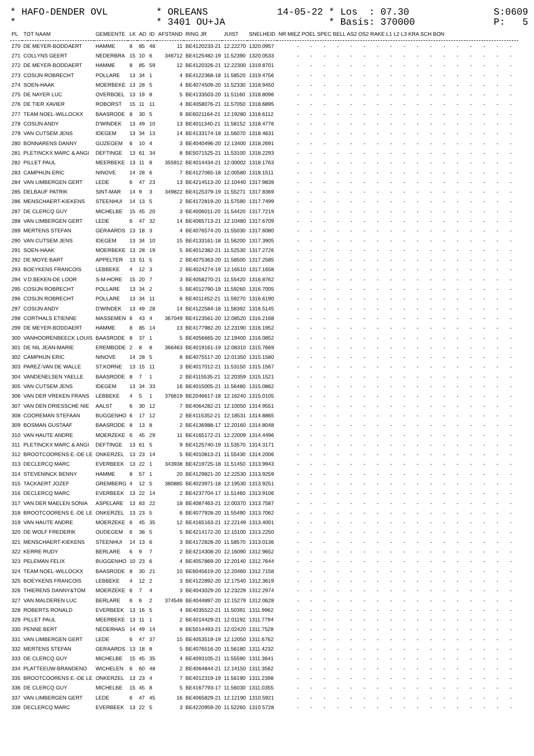* HAFO-DENDER OVL *
* ORLEANS * 3401 OU+JA
14-05-22 * Los : 07.30 * Basis: 370000
S:0609 * P: 5 *
| PL | TOT NAAM | GEMEENTE | LK | AD | ID | AFSTAND | RING JR | JUIST | SNELHEID | NR MIEZ POEL SPEC BELL AS2 OS2 RAKE L1 L2 L3 KRA SCH BON |
| --- | --- | --- | --- | --- | --- | --- | --- | --- | --- | --- |
| 270 | DE MEYER-BODDAERT | HAMME | 8 | 85 | 48 | 11 | BE4120233-21 | 12.22270 | 1320.0957 | - - - - - - - - - - - - - - - - - |
| 271 | COLLYNS GEERT | NEDERBRA | 15 | 10 | 6 | 346712 | BE4125482-19 | 11.52390 | 1320.0533 | - - - - - - - - - - - - - - - - - |
| 272 | DE MEYER-BODDAERT | HAMME | 8 | 85 | 59 | 12 | BE4120326-21 | 12.22300 | 1319.8701 | - - - - - - - - - - - - - - - - - |
| 273 | COSIJN ROBRECHT | POLLARE | 13 | 34 | 1 | 4 | BE4122368-18 | 11.58520 | 1319.4756 | - - - - - - - - - - - - - - - - - |
| 274 | SOEN-HAAK | MOERBEKE | 13 | 28 | 5 | 4 | BE4074509-20 | 11.52330 | 1318.9450 | - - - - - - - - - - - - - - - - - |
| 275 | DE NAYER LUC | OVERBOEL | 13 | 19 | 8 | 5 | BE4133503-20 | 11.51160 | 1318.8096 | - - - - - - - - - - - - - - - - - |
| 276 | DE TIER XAVIER | ROBORST | 15 | 11 | 11 | 4 | BE4058076-21 | 11.57050 | 1318.6895 | - - - - - - - - - - - - - - - - - |
| 277 | TEAM NOEL-WILLOCKX | BAASRODE | 8 | 30 | 5 | 9 | BE6021164-21 | 12.19280 | 1318.6112 | - - - - - - - - - - - - - - - - - |
| 278 | COSIJN ANDY | D'WINDEK | 13 | 49 | 10 | 13 | BE4011340-21 | 11.58152 | 1318.4776 | - - - - - - - - - - - - - - - - - |
| 279 | VAN CUTSEM JENS | IDEGEM | 13 | 34 | 13 | 14 | BE4133174-18 | 11.56070 | 1318.4631 | - - - - - - - - - - - - - - - - - |
| 280 | BONNARENS DANNY | GIJZEGEM | 6 | 10 | 4 | 3 | BE4040496-20 | 12.13400 | 1318.2691 | - - - - - - - - - - - - - - - - - |
| 281 | PLETINCKX MARC & ANGI | DEFTINGE | 13 | 61 | 34 | 8 | BE5071525-21 | 11.53100 | 1318.2293 | - - - - - - - - - - - - - - - - - |
| 282 | PILLET PAUL | MEERBEKE | 13 | 11 | 8 | 355912 | BE4014434-21 | 12.00002 | 1318.1763 | - - - - - - - - - - - - - - - - - |
| 283 | CAMPHIJN ERIC | NINOVE | 14 | 28 | 6 | 7 | BE4127065-18 | 12.00580 | 1318.1511 | - - - - - - - - - - - - - - - - - |
| 284 | VAN LIMBERGEN GERT | LEDE | 6 | 47 | 23 | 13 | BE4214513-20 | 12.10440 | 1317.9839 | - - - - - - - - - - - - - - - - - |
| 285 | DELBAUF PATRIK | SINT-MAR | 14 | 9 | 3 | 349822 | BE4125379-19 | 11.55271 | 1317.8369 | - - - - - - - - - - - - - - - - - |
| 286 | MENSCHAERT-KIEKENS | STEENHUI | 14 | 13 | 5 | 2 | BE4172819-20 | 11.57590 | 1317.7499 | - - - - - - - - - - - - - - - - - |
| 287 | DE CLERCQ GUY | MICHELBE | 15 | 45 | 20 | 3 | BE4006011-20 | 11.54420 | 1317.7219 | - - - - - - - - - - - - - - - - - |
| 288 | VAN LIMBERGEN GERT | LEDE | 6 | 47 | 32 | 14 | BE4065713-21 | 12.10480 | 1317.6709 | - - - - - - - - - - - - - - - - - |
| 289 | MERTENS STEFAN | GERAARDS | 13 | 18 | 3 | 4 | BE4076574-20 | 11.55030 | 1317.6080 | - - - - - - - - - - - - - - - - - |
| 290 | VAN CUTSEM JENS | IDEGEM | 13 | 34 | 10 | 15 | BE4133161-18 | 11.56200 | 1317.3905 | - - - - - - - - - - - - - - - - - |
| 291 | SOEN-HAAK | MOERBEKE | 13 | 28 | 19 | 5 | BE4012382-21 | 11.52530 | 1317.2726 | - - - - - - - - - - - - - - - - - |
| 292 | DE MOYE BART | APPELTER | 13 | 51 | 5 | 2 | BE4075363-20 | 11.58500 | 1317.2585 | - - - - - - - - - - - - - - - - - |
| 293 | BOEYKENS FRANCOIS | LEBBEKE | 4 | 12 | 3 | 2 | BE4024274-19 | 12.16510 | 1317.1658 | - - - - - - - - - - - - - - - - - |
| 294 | V.D.BEKEN-DE LOOR | S-M-HORE | 15 | 20 | 7 | 3 | BE4058270-21 | 11.55420 | 1316.8762 | - - - - - - - - - - - - - - - - - |
| 295 | COSIJN ROBRECHT | POLLARE | 13 | 34 | 2 | 5 | BE4012790-19 | 11.59260 | 1316.7005 | - - - - - - - - - - - - - - - - - |
| 296 | COSIJN ROBRECHT | POLLARE | 13 | 34 | 11 | 6 | BE4011452-21 | 11.59270 | 1316.6190 | - - - - - - - - - - - - - - - - - |
| 297 | COSIJN ANDY | D'WINDEK | 13 | 49 | 28 | 14 | BE4122584-18 | 11.58392 | 1316.5145 | - - - - - - - - - - - - - - - - - |
| 298 | CORTHALS ETIENNE | MASSEMEN | 6 | 43 | 4 | 367049 | BE4123561-20 | 12.08520 | 1316.2168 | - - - - - - - - - - - - - - - - - |
| 299 | DE MEYER-BODDAERT | HAMME | 8 | 85 | 14 | 13 | BE4177982-20 | 12.23190 | 1316.1952 | - - - - - - - - - - - - - - - - - |
| 300 | VANHOORENBEECK LOUIS | BAASRODE | 8 | 37 | 1 | 5 | BE4056665-20 | 12.19400 | 1316.0852 | - - - - - - - - - - - - - - - - - |
| 301 | DE NIL JEAN-MARIE | EREMBODE | 2 | 8 | 8 | 366463 | BE4019161-19 | 12.08310 | 1315.7669 | - - - - - - - - - - - - - - - - - |
| 302 | CAMPHIJN ERIC | NINOVE | 14 | 28 | 5 | 8 | BE4075517-20 | 12.01350 | 1315.1580 | - - - - - - - - - - - - - - - - - |
| 303 | PAREZ-VAN DE WALLE | ST.KORNE | 13 | 15 | 11 | 3 | BE4017012-21 | 11.53150 | 1315.1567 | - - - - - - - - - - - - - - - - - |
| 304 | VANDENELSEN YAELLE | BAASRODE | 8 | 7 | 1 | 2 | BE4115535-21 | 12.20359 | 1315.1521 | - - - - - - - - - - - - - - - - - |
| 305 | VAN CUTSEM JENS | IDEGEM | 13 | 34 | 33 | 16 | BE4015005-21 | 11.56480 | 1315.0862 | - - - - - - - - - - - - - - - - - |
| 306 | VAN DER VREKEN FRANS | LEBBEKE | 4 | 5 | 1 | 376619 | BE2046617-18 | 12.16240 | 1315.0105 | - - - - - - - - - - - - - - - - - |
| 307 | VAN DEN DRIESSCHE NIE | AALST | 6 | 30 | 12 | 7 | BE4064282-21 | 12.10050 | 1314.9551 | - - - - - - - - - - - - - - - - - |
| 308 | COOREMAN STEFAAN | BUGGENHO | 6 | 17 | 12 | 2 | BE4115352-21 | 12.18531 | 1314.8865 | - - - - - - - - - - - - - - - - - |
| 309 | BOSMAN GUSTAAF | BAASRODE | 8 | 13 | 8 | 2 | BE4136988-17 | 12.20160 | 1314.8048 | - - - - - - - - - - - - - - - - - |
| 310 | VAN HAUTE ANDRE | MOERZEKE | 6 | 45 | 29 | 11 | BE4165172-21 | 12.22009 | 1314.4496 | - - - - - - - - - - - - - - - - - |
| 311 | PLETINCKX MARC & ANGI | DEFTINGE | 13 | 61 | 5 | 9 | BE4125740-19 | 11.53570 | 1314.3171 | - - - - - - - - - - - - - - - - - |
| 312 | BROOTCOORENS E.-DE LE | ONKERZEL | 13 | 23 | 14 | 5 | BE4010813-21 | 11.55430 | 1314.2006 | - - - - - - - - - - - - - - - - - |
| 313 | DECLERCQ MARC | EVERBEEK | 13 | 22 | 1 | 343938 | BE4219725-18 | 11.51450 | 1313.9943 | - - - - - - - - - - - - - - - - - |
| 314 | STEVENINCK BENNY | HAMME | 8 | 57 | 1 | 20 | BE4129821-20 | 12.22530 | 1313.9259 | - - - - - - - - - - - - - - - - - |
| 315 | TACKAERT JOZEF | GREMBERG | 4 | 12 | 5 | 380885 | BE4023971-18 | 12.19530 | 1313.9251 | - - - - - - - - - - - - - - - - - |
| 316 | DECLERCQ MARC | EVERBEEK | 13 | 22 | 14 | 2 | BE4237704-17 | 11.51460 | 1313.9106 | - - - - - - - - - - - - - - - - - |
| 317 | VAN DER MAELEN SONIA | ASPELARE | 13 | 83 | 22 | 18 | BE4087463-21 | 12.00370 | 1313.7587 | - - - - - - - - - - - - - - - - - |
| 318 | BROOTCOORENS E.-DE LE | ONKERZEL | 13 | 23 | 5 | 6 | BE4077928-20 | 11.55490 | 1313.7062 | - - - - - - - - - - - - - - - - - |
| 319 | VAN HAUTE ANDRE | MOERZEKE | 6 | 45 | 35 | 12 | BE4165163-21 | 12.22149 | 1313.4001 | - - - - - - - - - - - - - - - - - |
| 320 | DE WOLF FREDERIK | OUDEGEM | 6 | 38 | 5 | 5 | BE4214172-20 | 12.15100 | 1313.2250 | - - - - - - - - - - - - - - - - - |
| 321 | MENSCHAERT-KIEKENS | STEENHUI | 14 | 13 | 6 | 3 | BE4172828-20 | 11.58570 | 1313.0136 | - - - - - - - - - - - - - - - - - |
| 322 | KERRE RUDY | BERLARE | 6 | 9 | 7 | 2 | BE4214308-20 | 12.16090 | 1312.9652 | - - - - - - - - - - - - - - - - - |
| 323 | PELEMAN FELIX | BUGGENHO | 10 | 23 | 6 | 4 | BE4057869-20 | 12.20140 | 1312.7644 | - - - - - - - - - - - - - - - - - |
| 324 | TEAM NOEL-WILLOCKX | BAASRODE | 8 | 30 | 21 | 10 | BE6045619-20 | 12.20460 | 1312.7158 | - - - - - - - - - - - - - - - - - |
| 325 | BOEYKENS FRANCOIS | LEBBEKE | 4 | 12 | 2 | 3 | BE4122892-20 | 12.17540 | 1312.3619 | - - - - - - - - - - - - - - - - - |
| 326 | THIERENS DANNY&TOM | MOERZEKE | 6 | 7 | 4 | 3 | BE4043029-20 | 12.23229 | 1312.2974 | - - - - - - - - - - - - - - - - - |
| 327 | VAN MALDEREN LUC | BERLARE | 6 | 6 | 2 | 374548 | BE4044897-20 | 12.15279 | 1312.0628 | - - - - - - - - - - - - - - - - - |
| 328 | ROBERTS RONALD | EVERBEEK | 13 | 16 | 5 | 4 | BE4035522-21 | 11.50391 | 1311.9962 | - - - - - - - - - - - - - - - - - |
| 329 | PILLET PAUL | MEERBEKE | 13 | 11 | 1 | 2 | BE4014429-21 | 12.01192 | 1311.7794 | - - - - - - - - - - - - - - - - - |
| 330 | PENNE BERT | NEDERHAS | 14 | 49 | 14 | 8 | BE5014493-21 | 12.02420 | 1311.7528 | - - - - - - - - - - - - - - - - - |
| 331 | VAN LIMBERGEN GERT | LEDE | 6 | 47 | 37 | 15 | BE4053519-19 | 12.12050 | 1311.6762 | - - - - - - - - - - - - - - - - - |
| 332 | MERTENS STEFAN | GERAARDS | 13 | 18 | 8 | 5 | BE4076516-20 | 11.56180 | 1311.4232 | - - - - - - - - - - - - - - - - - |
| 333 | DE CLERCQ GUY | MICHELBE | 15 | 45 | 35 | 4 | BE4093105-21 | 11.55590 | 1311.3641 | - - - - - - - - - - - - - - - - - |
| 334 | PLATTEEUW-BRANDENO | WICHELEN | 6 | 60 | 48 | 2 | BE4064844-21 | 12.14150 | 1311.3562 | - - - - - - - - - - - - - - - - - |
| 335 | BROOTCOORENS E.-DE LE | ONKERZEL | 13 | 23 | 4 | 7 | BE4012319-19 | 11.56190 | 1311.2398 | - - - - - - - - - - - - - - - - - |
| 336 | DE CLERCQ GUY | MICHELBE | 15 | 45 | 8 | 5 | BE4167793-17 | 11.56030 | 1311.0355 | - - - - - - - - - - - - - - - - - |
| 337 | VAN LIMBERGEN GERT | LEDE | 6 | 47 | 45 | 16 | BE4065829-21 | 12.12190 | 1310.5921 | - - - - - - - - - - - - - - - - - |
| 338 | DECLERCQ MARC | EVERBEEK | 13 | 22 | 5 | 3 | BE4220959-20 | 11.52260 | 1310.5728 | - - - - - - - - - - - - - - - - - |